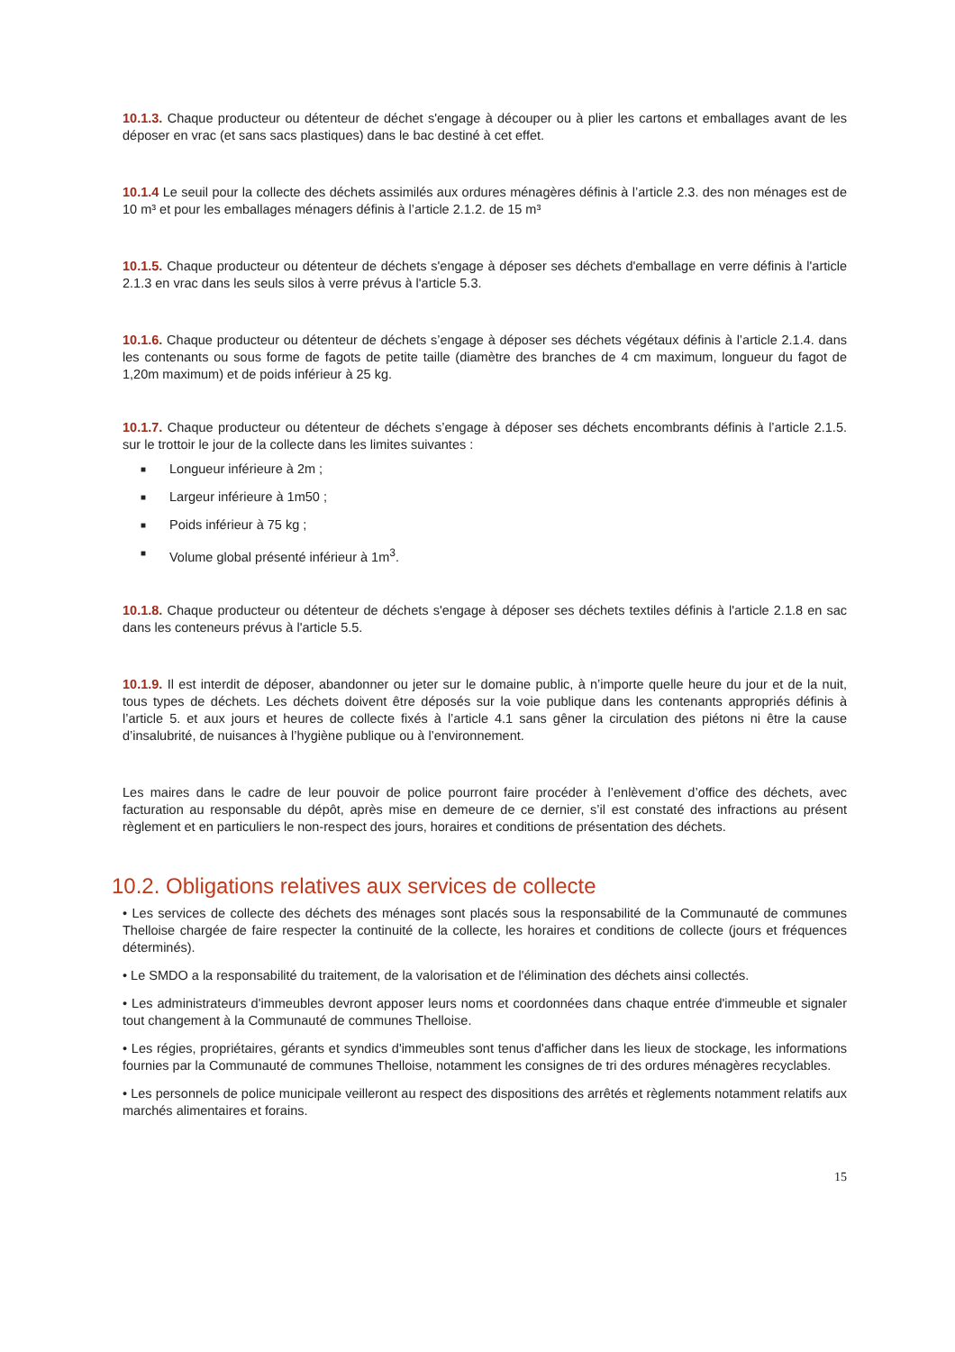10.1.3. Chaque producteur ou détenteur de déchet s'engage à découper ou à plier les cartons et emballages avant de les déposer en vrac (et sans sacs plastiques) dans le bac destiné à cet effet.
10.1.4 Le seuil pour la collecte des déchets assimilés aux ordures ménagères définis à l’article 2.3. des non ménages est de 10 m³ et pour les emballages ménagers définis à l’article 2.1.2. de 15 m³
10.1.5. Chaque producteur ou détenteur de déchets s'engage à déposer ses déchets d'emballage en verre définis à l'article 2.1.3 en vrac dans les seuls silos à verre prévus à l'article 5.3.
10.1.6. Chaque producteur ou détenteur de déchets s’engage à déposer ses déchets végétaux définis à l’article 2.1.4. dans les contenants ou sous forme de fagots de petite taille (diamètre des branches de 4 cm maximum, longueur du fagot de 1,20m maximum) et de poids inférieur à 25 kg.
10.1.7. Chaque producteur ou détenteur de déchets s’engage à déposer ses déchets encombrants définis à l’article 2.1.5. sur le trottoir le jour de la collecte dans les limites suivantes :
■ Longueur inférieure à 2m ;
■ Largeur inférieure à 1m50 ;
■ Poids inférieur à 75 kg ;
■ Volume global présenté inférieur à 1m<sup>3</sup>.
10.1.8. Chaque producteur ou détenteur de déchets s'engage à déposer ses déchets textiles définis à l'article 2.1.8 en sac dans les conteneurs prévus à l'article 5.5.
10.1.9. Il est interdit de déposer, abandonner ou jeter sur le domaine public, à n’importe quelle heure du jour et de la nuit, tous types de déchets. Les déchets doivent être déposés sur la voie publique dans les contenants appropriés définis à l’article 5. et aux jours et heures de collecte fixés à l’article 4.1 sans gêner la circulation des piétons ni être la cause d’insalubrité, de nuisances à l’hygiène publique ou à l’environnement.
Les maires dans le cadre de leur pouvoir de police pourront faire procéder à l’enlèvement d’office des déchets, avec facturation au responsable du dépôt, après mise en demeure de ce dernier, s’il est constaté des infractions au présent règlement et en particuliers le non-respect des jours, horaires et conditions de présentation des déchets.
10.2. Obligations relatives aux services de collecte
• Les services de collecte des déchets des ménages sont placés sous la responsabilité de la Communauté de communes Thelloise chargée de faire respecter la continuité de la collecte, les horaires et conditions de collecte (jours et fréquences déterminés).
• Le SMDO a la responsabilité du traitement, de la valorisation et de l'élimination des déchets ainsi collectés.
• Les administrateurs d'immeubles devront apposer leurs noms et coordonnées dans chaque entrée d'immeuble et signaler tout changement à la Communauté de communes Thelloise.
• Les régies, propriétaires, gérants et syndics d'immeubles sont tenus d'afficher dans les lieux de stockage, les informations fournies par la Communauté de communes Thelloise, notamment les consignes de tri des ordures ménagères recyclables.
• Les personnels de police municipale veilleront au respect des dispositions des arrêtés et règlements notamment relatifs aux marchés alimentaires et forains.
15